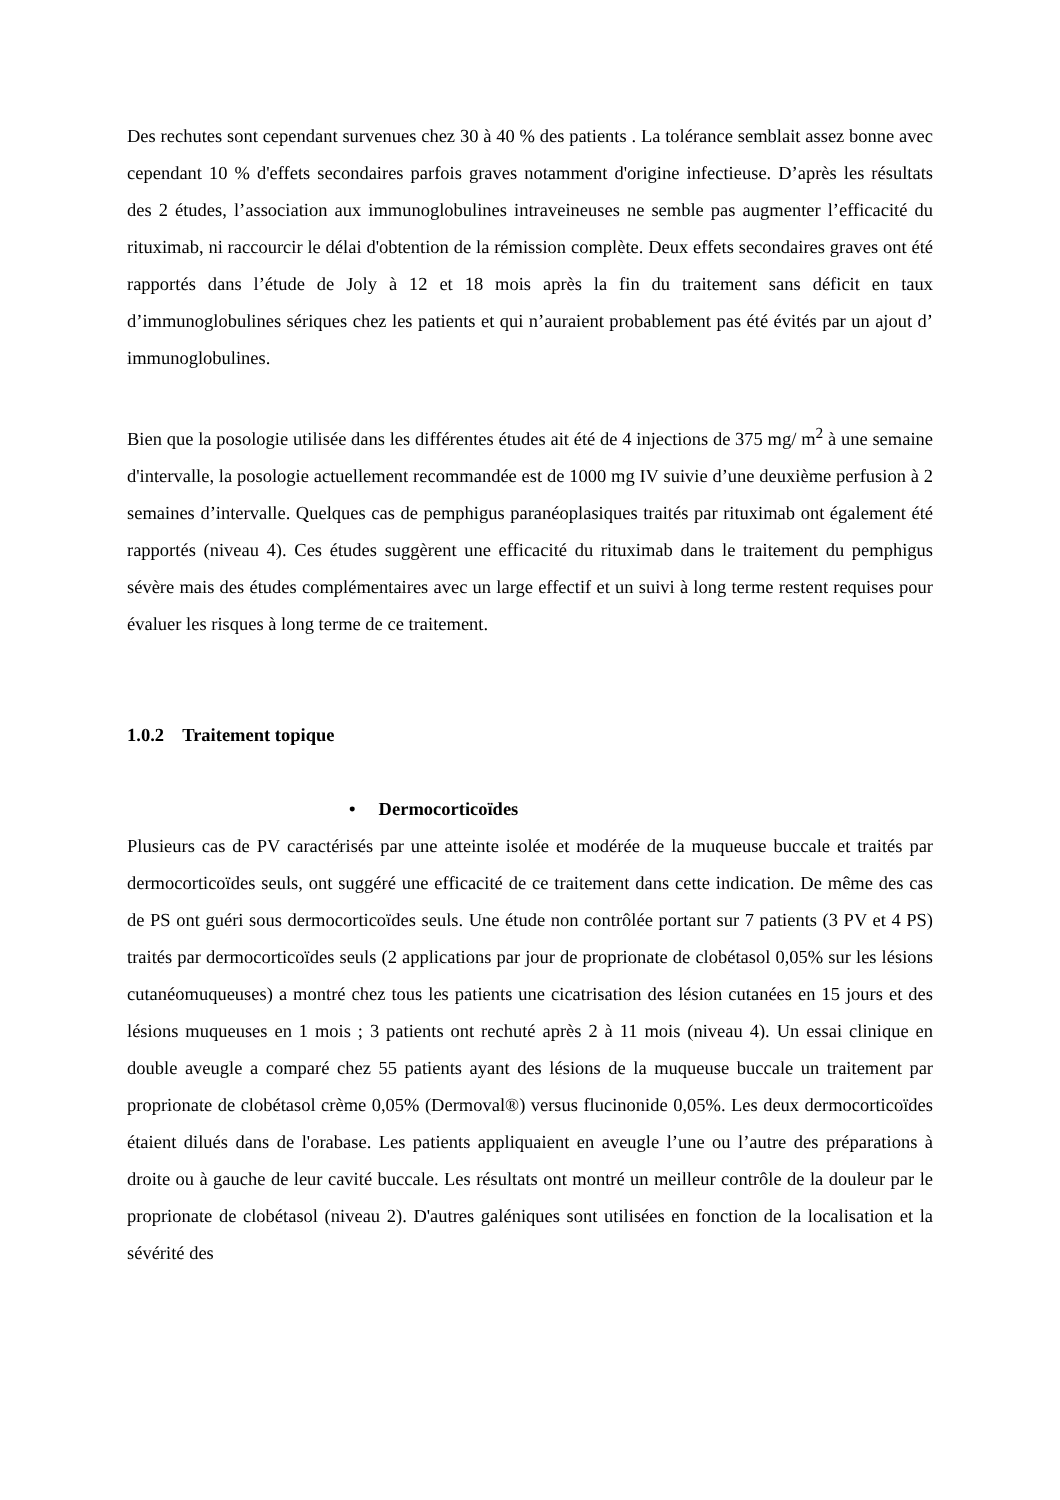Des rechutes sont cependant survenues chez 30 à 40 % des patients . La tolérance semblait assez bonne avec cependant 10 % d'effets secondaires parfois graves notamment d'origine infectieuse. D’après les résultats des 2 études, l’association aux immunoglobulines intraveineuses ne semble pas augmenter l’efficacité du rituximab, ni raccourcir le délai d'obtention de la rémission complète. Deux effets secondaires graves ont été rapportés dans l’étude de Joly à 12 et 18 mois après la fin du traitement sans déficit en taux d’immunoglobulines sériques chez les patients et qui n’auraient probablement pas été évités par un ajout d’ immunoglobulines.
Bien que la posologie utilisée dans les différentes études ait été de 4 injections de 375 mg/ m<sup>2</sup> à une semaine d'intervalle, la posologie actuellement recommandée est de 1000 mg IV suivie d’une deuxième perfusion à 2 semaines d’intervalle. Quelques cas de pemphigus paranéoplasiques traités par rituximab ont également été rapportés (niveau 4). Ces études suggèrent une efficacité du rituximab dans le traitement du pemphigus sévère mais des études complémentaires avec un large effectif et un suivi à long terme restent requises pour évaluer les risques à long terme de ce traitement.
1.0.2 Traitement topique
• Dermocorticoïdes
Plusieurs cas de PV caractérisés par une atteinte isolée et modérée de la muqueuse buccale et traités par dermocorticoïdes seuls, ont suggéré une efficacité de ce traitement dans cette indication. De même des cas de PS ont guéri sous dermocorticoïdes seuls. Une étude non contrôlée portant sur 7 patients (3 PV et 4 PS) traités par dermocorticoïdes seuls (2 applications par jour de proprionate de clobétasol 0,05% sur les lésions cutanéomuqueuses) a montré chez tous les patients une cicatrisation des lésion cutanées en 15 jours et des lésions muqueuses en 1 mois ; 3 patients ont rechuté après 2 à 11 mois (niveau 4). Un essai clinique en double aveugle a comparé chez 55 patients ayant des lésions de la muqueuse buccale un traitement par proprionate de clobétasol crème 0,05% (Dermoval®) versus flucinonide 0,05%. Les deux dermocorticoïdes étaient dilués dans de l'orabase. Les patients appliquaient en aveugle l’une ou l’autre des préparations à droite ou à gauche de leur cavité buccale. Les résultats ont montré un meilleur contrôle de la douleur par le proprionate de clobétasol (niveau 2). D'autres galéniques sont utilisées en fonction de la localisation et la sévérité des